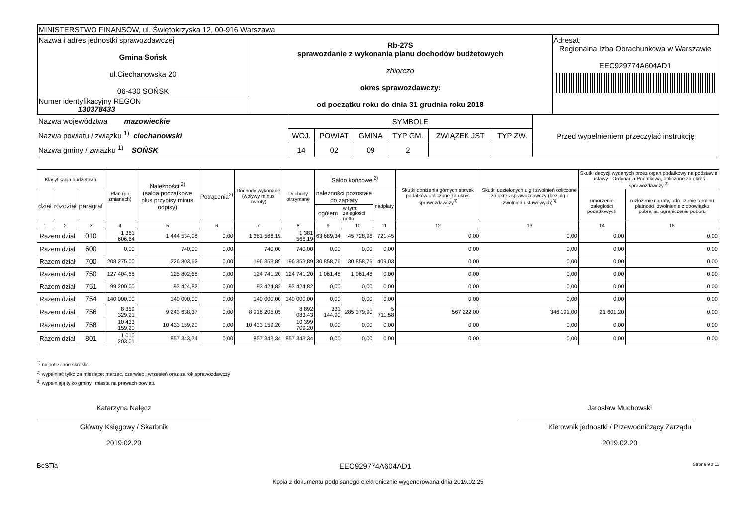| MINISTERSTWO FINANSÓW, ul. Świętokrzyska 12, 00-916 Warszawa | | |
| Nazwa i adres jednostki sprawozdawczej Gmina Sońsk ul.Ciechanowska 20 06-430 SOŃSK | Rb-27S sprawozdanie z wykonania planu dochodów budżetowych zbiorczo okres sprawozdawczy: od początku roku do dnia 31 grudnia roku 2018 | Adresat: Regionalna Izba Obrachunkowa w Warszawie EEC929774A604AD1 |
| Numer identyfikacyjny REGON 130378433 | | |
| Nazwa województwa mazowieckie Nazwa powiatu / związku <sup>1)</sup> ciechanowski Nazwa gminy / związku <sup>1)</sup> SOŃSK | SYMBOLE | | | | | | Przed wypełnieniem przeczytać instrukcję |
| | WOJ. | POWIAT | GMINA | TYP GM. | ZWIĄZEK JST | TYP ZW. | |
| | 14 | 02 | 09 | 2 | | | |
| Klasyfikacja budżetowa | | | Plan (po zmianach) | Należności <sup>2)</sup> (salda początkowe plus przypisy minus odpisy) | Potrącenia<sup>2)</sup> | Dochody wykonane (wpływy minus zwroty) | Dochody otrzymane | Saldo końcowe <sup>2)</sup> | | | Skutki obniżenia górnych stawek podatków obliczone za okres sprawozdawczy<sup>3)</sup> | Skutki udzielonych ulg i zwolnień obliczone za okres sprawozdawczy (bez ulg i zwolnień ustawowych)<sup>3)</sup> | Skutki decyzji wydanych przez organ podatkowy na podstawie ustawy - Ordynacja Podatkowa, obliczone za okres sprawozdawczy <sup>3)</sup> | |
| --- | --- | --- | --- | --- | --- | --- | --- | --- | --- | --- | --- | --- | --- | --- |
| dział | rozdział | paragraf | | | | | | należności pozostałe do zapłaty | | nadpłaty | | | umorzenie zaległości podatkowych | rozłożenie na raty, odroczenie terminu płatności, zwolnienie z obowiązku pobrania, ograniczenie poboru |
| | | | | | | | | ogółem | w tym: zaległości netto | | | | | |
| 1 | 2 | 3 | 4 | 5 | 6 | 7 | 8 | 9 | 10 | 11 | 12 | 13 | 14 | 15 |
| Razem dział | | 010 | 1 361 606,64 | 1 444 534,08 | 0,00 | 1 381 566,19 | 1 381 566,19 | 63 689,34 | 45 728,96 | 721,45 | 0,00 | 0,00 | 0,00 | 0,00 |
| Razem dział | | 600 | 0,00 | 740,00 | 0,00 | 740,00 | 740,00 | 0,00 | 0,00 | 0,00 | 0,00 | 0,00 | 0,00 | 0,00 |
| Razem dział | | 700 | 208 275,00 | 226 803,62 | 0,00 | 196 353,89 | 196 353,89 | 30 858,76 | 30 858,76 | 409,03 | 0,00 | 0,00 | 0,00 | 0,00 |
| Razem dział | | 750 | 127 404,68 | 125 802,68 | 0,00 | 124 741,20 | 124 741,20 | 1 061,48 | 1 061,48 | 0,00 | 0,00 | 0,00 | 0,00 | 0,00 |
| Razem dział | | 751 | 99 200,00 | 93 424,82 | 0,00 | 93 424,82 | 93 424,82 | 0,00 | 0,00 | 0,00 | 0,00 | 0,00 | 0,00 | 0,00 |
| Razem dział | | 754 | 140 000,00 | 140 000,00 | 0,00 | 140 000,00 | 140 000,00 | 0,00 | 0,00 | 0,00 | 0,00 | 0,00 | 0,00 | 0,00 |
| Razem dział | | 756 | 8 359 329,21 | 9 243 638,37 | 0,00 | 8 918 205,05 | 8 892 083,43 | 331 144,90 | 285 379,90 | 5 711,58 | 567 222,00 | 346 191,00 | 21 601,20 | 0,00 |
| Razem dział | | 758 | 10 433 159,20 | 10 433 159,20 | 0,00 | 10 433 159,20 | 10 399 709,20 | 0,00 | 0,00 | 0,00 | 0,00 | 0,00 | 0,00 | 0,00 |
| Razem dział | | 801 | 1 010 203,01 | 857 343,34 | 0,00 | 857 343,34 | 857 343,34 | 0,00 | 0,00 | 0,00 | 0,00 | 0,00 | 0,00 | 0,00 |
<sup>1)</sup> niepotrzebne skreślić
<sup>2)</sup> wypełniać tylko za miesiące: marzec, czerwiec i wrzesień oraz za rok sprawozdawczy
<sup>3)</sup> wypełniają tylko gminy i miasta na prawach powiatu
Katarzyna Nałęcz
Główny Księgowy / Skarbnik
2019.02.20
Jarosław Muchowski
Kierownik jednostki / Przewodniczący Zarządu
2019.02.20
BeSTia EEC929774A604AD1 Strona 9 z 11
Kopia z dokumentu podpisanego elektronicznie wygenerowana dnia 2019.02.25